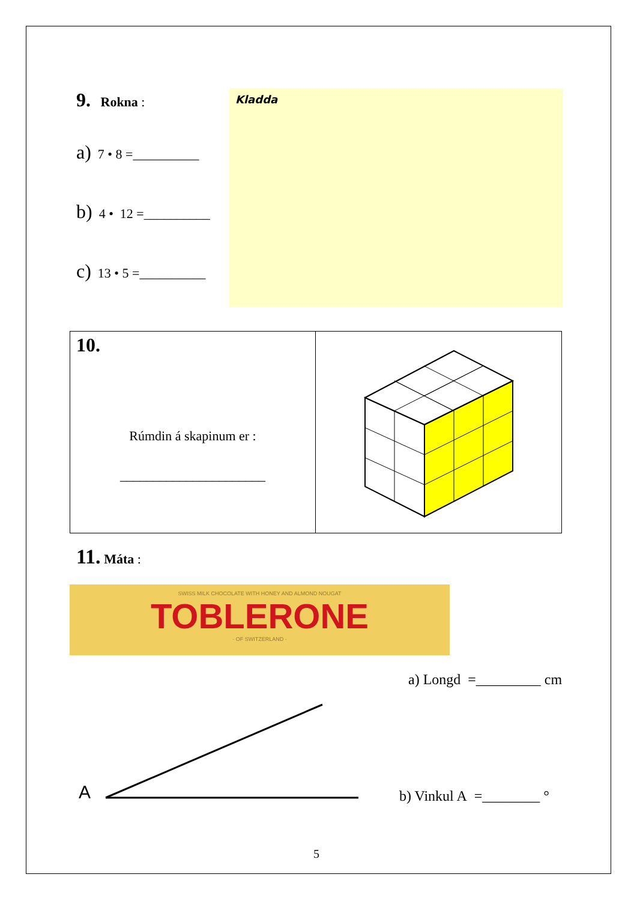9. Rokna :
a) 7 • 8 =__________
b) 4 • 12 =__________
c) 13 • 5 =__________
Kladda
10.
Rúmdin á skapinum er :
______________________
11. Máta :
SWISS MILK CHOCOLATE WITH HONEY AND ALMOND NOUGAT
TOBLERONE
· OF SWITZERLAND ·
a) Longd =_________ cm
A b) Vinkul A =________ °
5